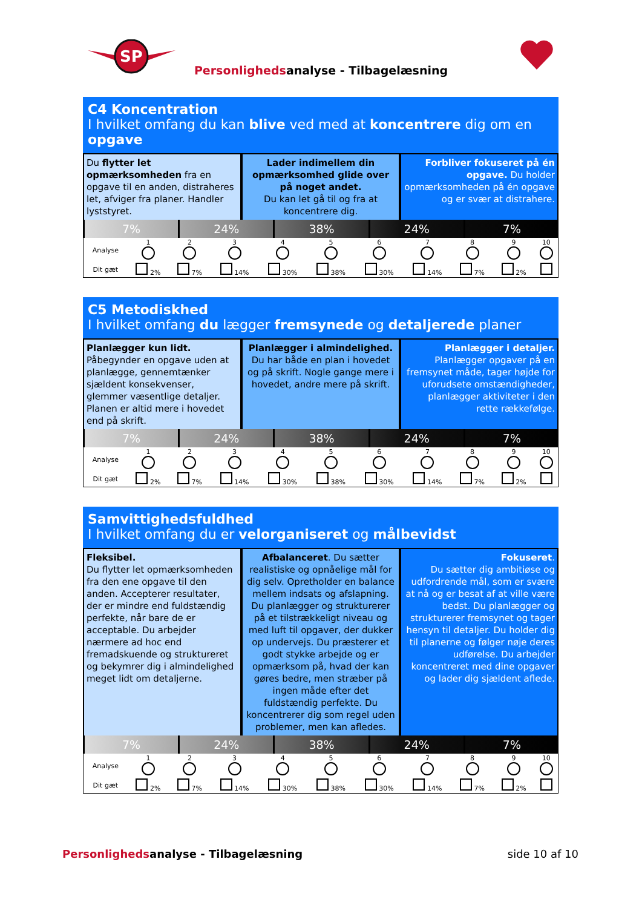SP
Personlighedsanalyse - Tilbagelæsning
C4 Koncentration
I hvilket omfang du kan blive ved med at koncentrere dig om en opgave
Du flytter let opmærksomheden fra en opgave til en anden, distraheres let, afviger fra planer. Handler lyststyret.
Lader indimellem din opmærksomhed glide over på noget andet.
Du kan let gå til og fra at koncentrere dig.
Forbliver fokuseret på én opgave. Du holder opmærksomheden på én opgave og er svær at distrahere.
7% 24% 38% 24% 7%
| Analyse | 1 | 2 | 3 | 4 | 5 | 6 | 7 | 8 | 9 | 10 |
| Dit gæt | 2% | 7% | 14% | 30% | 38% | 30% | 14% | 7% | 2% | |
C5 Metodiskhed
I hvilket omfang du lægger fremsynede og detaljerede planer
Planlægger kun lidt.
Påbegynder en opgave uden at planlægge, gennemtænker sjældent konsekvenser, glemmer væsentlige detaljer.
Planen er altid mere i hovedet end på skrift.
Planlægger i almindelighed.
Du har både en plan i hovedet og på skrift. Nogle gange mere i hovedet, andre mere på skrift.
Planlægger i detaljer.
Planlægger opgaver på en fremsynet måde, tager højde for uforudsete omstændigheder, planlægger aktiviteter i den rette rækkefølge.
7% 24% 38% 24% 7%
| Analyse | 1 | 2 | 3 | 4 | 5 | 6 | 7 | 8 | 9 | 10 |
| Dit gæt | 2% | 7% | 14% | 30% | 38% | 30% | 14% | 7% | 2% | |
Samvittighedsfuldhed
I hvilket omfang du er velorganiseret og målbevidst
Fleksibel.
Du flytter let opmærksomheden fra den ene opgave til den anden. Accepterer resultater, der er mindre end fuldstændig perfekte, når bare de er acceptable. Du arbejder nærmere ad hoc end fremadskuende og struktureret og bekymrer dig i almindelighed meget lidt om detaljerne.
Afbalanceret. Du sætter realistiske og opnåelige mål for dig selv. Opretholder en balance mellem indsats og afslapning. Du planlægger og strukturerer på et tilstrækkeligt niveau og med luft til opgaver, der dukker op undervejs. Du præsterer et godt stykke arbejde og er opmærksom på, hvad der kan gøres bedre, men stræber på ingen måde efter det fuldstændig perfekte. Du koncentrerer dig som regel uden problemer, men kan afledes.
Fokuseret.
Du sætter dig ambitiøse og udfordrende mål, som er svære at nå og er besat af at ville være bedst. Du planlægger og strukturerer fremsynet og tager hensyn til detaljer. Du holder dig til planerne og følger nøje deres udførelse. Du arbejder koncentreret med dine opgaver og lader dig sjældent aflede.
7% 24% 38% 24% 7%
| Analyse | 1 | 2 | 3 | 4 | 5 | 6 | 7 | 8 | 9 | 10 |
| Dit gæt | 2% | 7% | 14% | 30% | 38% | 30% | 14% | 7% | 2% | |
Personlighedsanalyse - Tilbagelæsning
side 10 af 10